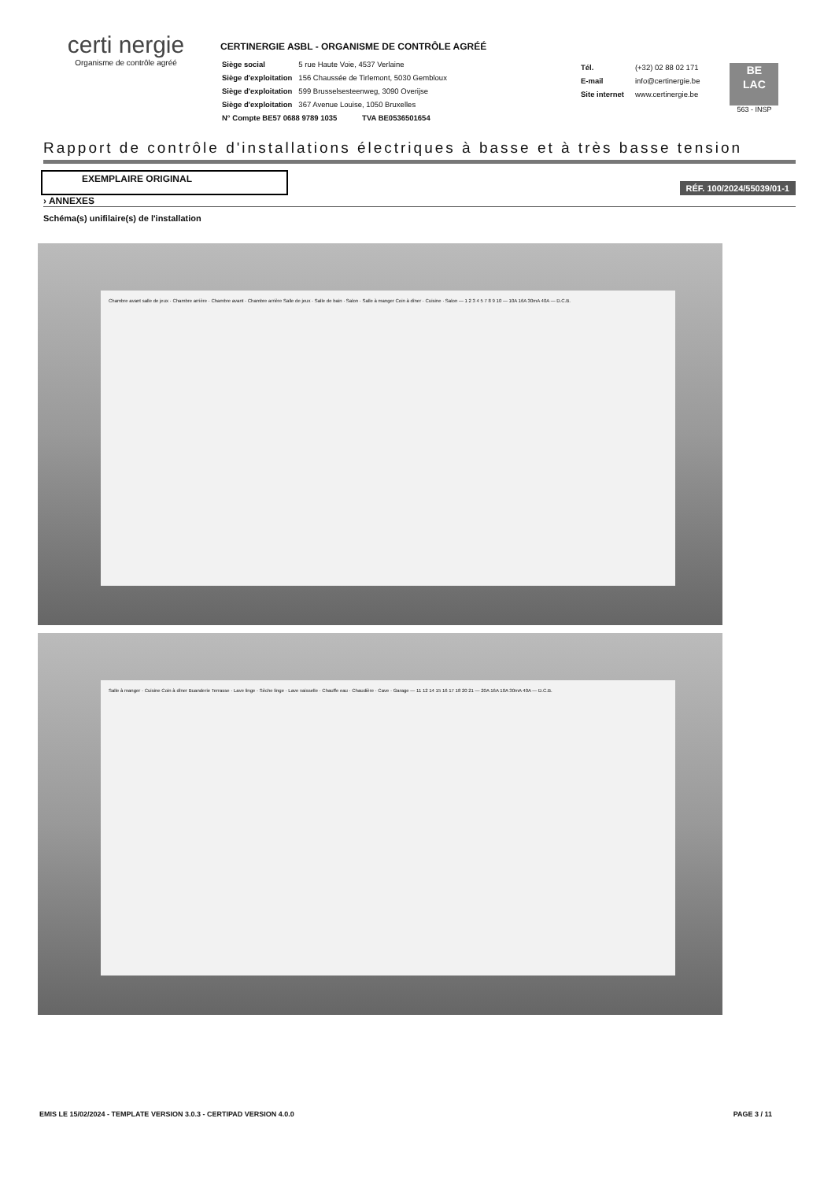certi nergie
Organisme de contrôle agréé
CERTINERGIE ASBL - ORGANISME DE CONTRÔLE AGRÉÉ
| Siège social | 5 rue Haute Voie, 4537 Verlaine |
| Siège d'exploitation | 156 Chaussée de Tirlemont, 5030 Gembloux |
| Siège d'exploitation | 599 Brusselsesteenweg, 3090 Overijse |
| Siège d'exploitation | 367 Avenue Louise, 1050 Bruxelles |
| N° Compte BE57 0688 9789 1035 TVA BE0536501654 | |
| Tél. | (+32) 02 88 02 171 |
| E-mail | info@certinergie.be |
| Site internet | www.certinergie.be |
BE
LAC
563 - INSP
Rapport de contrôle d'installations électriques à basse et à très basse tension
EXEMPLAIRE ORIGINAL
RÉF. 100/2024/55039/01-1
› ANNEXES
Schéma(s) unifilaire(s) de l'installation
Chambre avant salle de jeux · Chambre arrière · Chambre avant · Chambre arrière Salle de jeux · Salle de bain · Salon · Salle à manger Coin à dîner · Cuisine · Salon — 1 2 3 4 5 7 8 9 10 — 10A 16A 30mA 40A — D.C.B.
Salle à manger · Cuisine Coin à dîner Buanderie Terrasse · Lave linge · Sèche linge · Lave vaisselle · Chauffe eau · Chaudière · Cave · Garage — 11 12 14 15 16 17 18 20 21 — 20A 16A 10A 30mA 40A — D.C.B.
EMIS LE 15/02/2024 - TEMPLATE VERSION 3.0.3 - CERTIPAD VERSION 4.0.0 PAGE 3 / 11